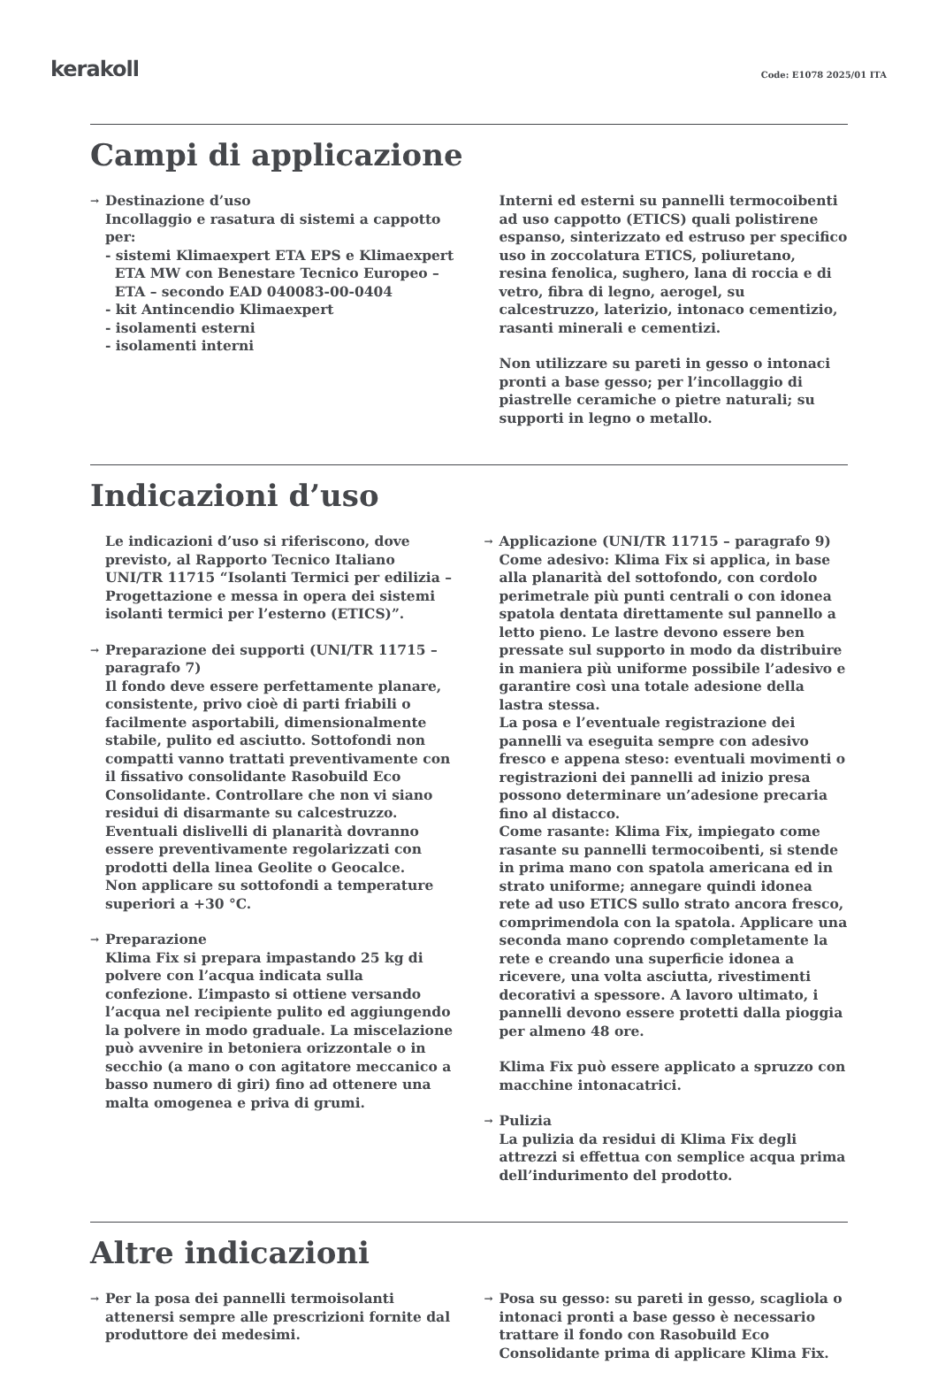kerakoll
Code: E1078 2025/01 ITA
Campi di applicazione
→ Destinazione d’uso
Incollaggio e rasatura di sistemi a cappotto per:
- sistemi Klimaexpert ETA EPS e Klimaexpert
ETA MW con Benestare Tecnico Europeo –
ETA – secondo EAD 040083-00-0404
- kit Antincendio Klimaexpert
- isolamenti esterni
- isolamenti interni
Interni ed esterni su pannelli termocoibenti ad uso cappotto (ETICS) quali polistirene espanso, sinterizzato ed estruso per specifico uso in zoccolatura ETICS, poliuretano, resina fenolica, sughero, lana di roccia e di vetro, fibra di legno, aerogel, su calcestruzzo, laterizio, intonaco cementizio, rasanti minerali e cementizi.
Non utilizzare su pareti in gesso o intonaci pronti a base gesso; per l’incollaggio di piastrelle ceramiche o pietre naturali; su supporti in legno o metallo.
Indicazioni d’uso
Le indicazioni d’uso si riferiscono, dove previsto, al Rapporto Tecnico Italiano UNI/TR 11715 “Isolanti Termici per edilizia – Progettazione e messa in opera dei sistemi isolanti termici per l’esterno (ETICS)”.
→ Preparazione dei supporti (UNI/TR 11715 – paragrafo 7)
Il fondo deve essere perfettamente planare, consistente, privo cioè di parti friabili o facilmente asportabili, dimensionalmente stabile, pulito ed asciutto. Sottofondi non compatti vanno trattati preventivamente con il fissativo consolidante Rasobuild Eco Consolidante. Controllare che non vi siano residui di disarmante su calcestruzzo. Eventuali dislivelli di planarità dovranno essere preventivamente regolarizzati con prodotti della linea Geolite o Geocalce.
Non applicare su sottofondi a temperature superiori a +30 °C.
→ Preparazione
Klima Fix si prepara impastando 25 kg di polvere con l’acqua indicata sulla confezione. L’impasto si ottiene versando l’acqua nel recipiente pulito ed aggiungendo la polvere in modo graduale. La miscelazione può avvenire in betoniera orizzontale o in secchio (a mano o con agitatore meccanico a basso numero di giri) fino ad ottenere una malta omogenea e priva di grumi.
→ Applicazione (UNI/TR 11715 – paragrafo 9)
Come adesivo: Klima Fix si applica, in base alla planarità del sottofondo, con cordolo perimetrale più punti centrali o con idonea spatola dentata direttamente sul pannello a letto pieno. Le lastre devono essere ben pressate sul supporto in modo da distribuire in maniera più uniforme possibile l’adesivo e garantire così una totale adesione della lastra stessa.
La posa e l’eventuale registrazione dei pannelli va eseguita sempre con adesivo fresco e appena steso: eventuali movimenti o registrazioni dei pannelli ad inizio presa possono determinare un’adesione precaria fino al distacco.
Come rasante: Klima Fix, impiegato come rasante su pannelli termocoibenti, si stende in prima mano con spatola americana ed in strato uniforme; annegare quindi idonea rete ad uso ETICS sullo strato ancora fresco, comprimendola con la spatola. Applicare una seconda mano coprendo completamente la rete e creando una superficie idonea a ricevere, una volta asciutta, rivestimenti decorativi a spessore. A lavoro ultimato, i pannelli devono essere protetti dalla pioggia per almeno 48 ore.
Klima Fix può essere applicato a spruzzo con macchine intonacatrici.
→ Pulizia
La pulizia da residui di Klima Fix degli attrezzi si effettua con semplice acqua prima dell’indurimento del prodotto.
Altre indicazioni
→ Per la posa dei pannelli termoisolanti attenersi sempre alle prescrizioni fornite dal produttore dei medesimi.
→ Posa su gesso: su pareti in gesso, scagliola o intonaci pronti a base gesso è necessario trattare il fondo con Rasobuild Eco Consolidante prima di applicare Klima Fix.